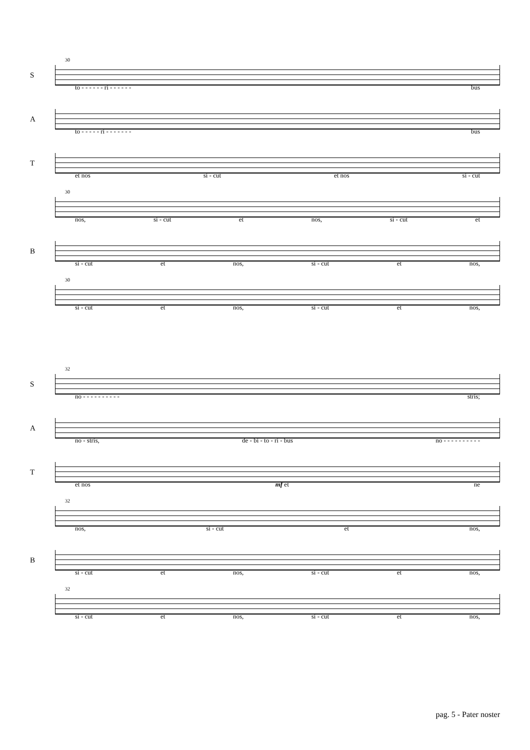S
30
to - - - - - - ri - - - - - - bus
A
to - - - - - ri - - - - - - - bus
T
et nos si - cut et nos si - cut
30
nos, si - cut et nos, si - cut et
B
si - cut et nos, si - cut et nos,
30
si - cut et nos, si - cut et nos,
S
32
no - - - - - - - - - - stris;
A
no - stris, de - bi - to - ri - bus no - - - - - - - - - -
T
et nos mf et ne
32
nos, si - cut et nos,
B
si - cut et nos, si - cut et nos,
32
si - cut et nos, si - cut et nos,
pag. 5 - Pater noster